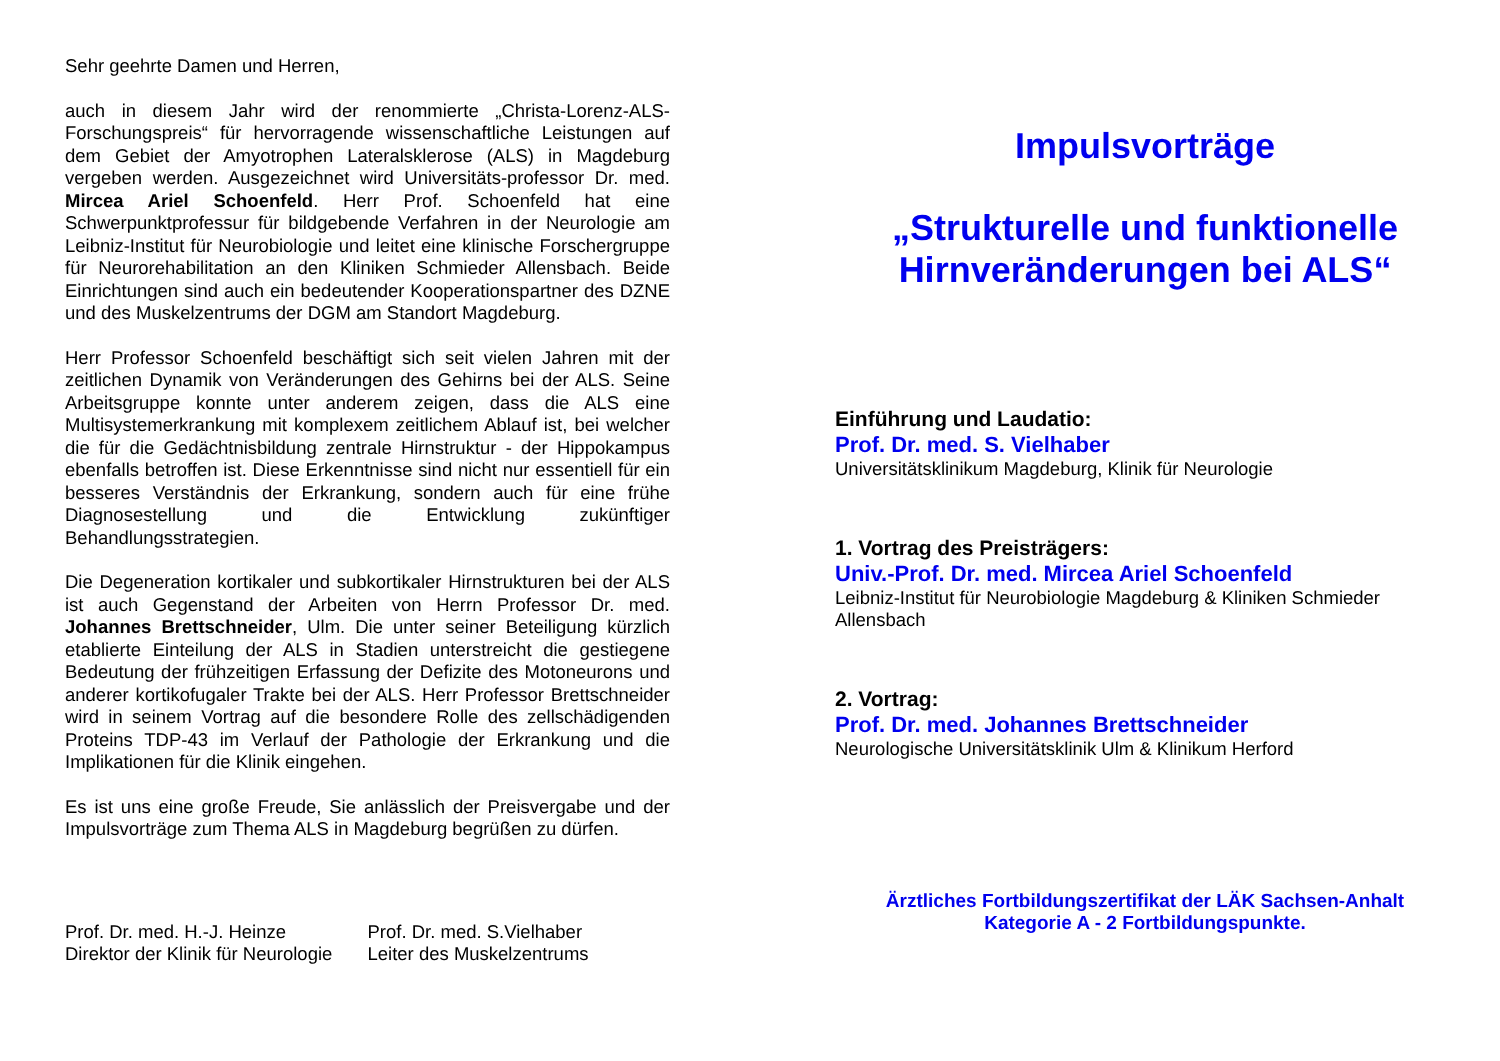Sehr geehrte Damen und Herren,
auch in diesem Jahr wird der renommierte „Christa-Lorenz-ALS-Forschungspreis“ für hervorragende wissenschaftliche Leistungen auf dem Gebiet der Amyotrophen Lateralsklerose (ALS) in Magdeburg vergeben werden. Ausgezeichnet wird Universitäts-professor Dr. med. Mircea Ariel Schoenfeld. Herr Prof. Schoenfeld hat eine Schwerpunktprofessur für bildgebende Verfahren in der Neurologie am Leibniz-Institut für Neurobiologie und leitet eine klinische Forschergruppe für Neurorehabilitation an den Kliniken Schmieder Allensbach. Beide Einrichtungen sind auch ein bedeutender Kooperationspartner des DZNE und des Muskelzentrums der DGM am Standort Magdeburg.
Herr Professor Schoenfeld beschäftigt sich seit vielen Jahren mit der zeitlichen Dynamik von Veränderungen des Gehirns bei der ALS. Seine Arbeitsgruppe konnte unter anderem zeigen, dass die ALS eine Multisystemerkrankung mit komplexem zeitlichem Ablauf ist, bei welcher die für die Gedächtnisbildung zentrale Hirnstruktur - der Hippokampus ebenfalls betroffen ist. Diese Erkenntnisse sind nicht nur essentiell für ein besseres Verständnis der Erkrankung, sondern auch für eine frühe Diagnosestellung und die Entwicklung zukünftiger Behandlungsstrategien.
Die Degeneration kortikaler und subkortikaler Hirnstrukturen bei der ALS ist auch Gegenstand der Arbeiten von Herrn Professor Dr. med. Johannes Brettschneider, Ulm. Die unter seiner Beteiligung kürzlich etablierte Einteilung der ALS in Stadien unterstreicht die gestiegene Bedeutung der frühzeitigen Erfassung der Defizite des Motoneurons und anderer kortikofugaler Trakte bei der ALS. Herr Professor Brettschneider wird in seinem Vortrag auf die besondere Rolle des zellschädigenden Proteins TDP-43 im Verlauf der Pathologie der Erkrankung und die Implikationen für die Klinik eingehen.
Es ist uns eine große Freude, Sie anlässlich der Preisvergabe und der Impulsvorträge zum Thema ALS in Magdeburg begrüßen zu dürfen.
Prof. Dr. med. H.-J. Heinze
Direktor der Klinik für Neurologie
Prof. Dr. med. S.Vielhaber
Leiter des Muskelzentrums
Impulsvorträge
„Strukturelle und funktionelle Hirnveränderungen bei ALS“
Einführung und Laudatio:
Prof. Dr. med. S. Vielhaber
Universitätsklinikum Magdeburg, Klinik für Neurologie
1. Vortrag des Preisträgers:
Univ.-Prof. Dr. med. Mircea Ariel Schoenfeld
Leibniz-Institut für Neurobiologie Magdeburg & Kliniken Schmieder Allensbach
2. Vortrag:
Prof. Dr. med. Johannes Brettschneider
Neurologische Universitätsklinik Ulm & Klinikum Herford
Ärztliches Fortbildungszertifikat der LÄK Sachsen-Anhalt
Kategorie A - 2 Fortbildungspunkte.